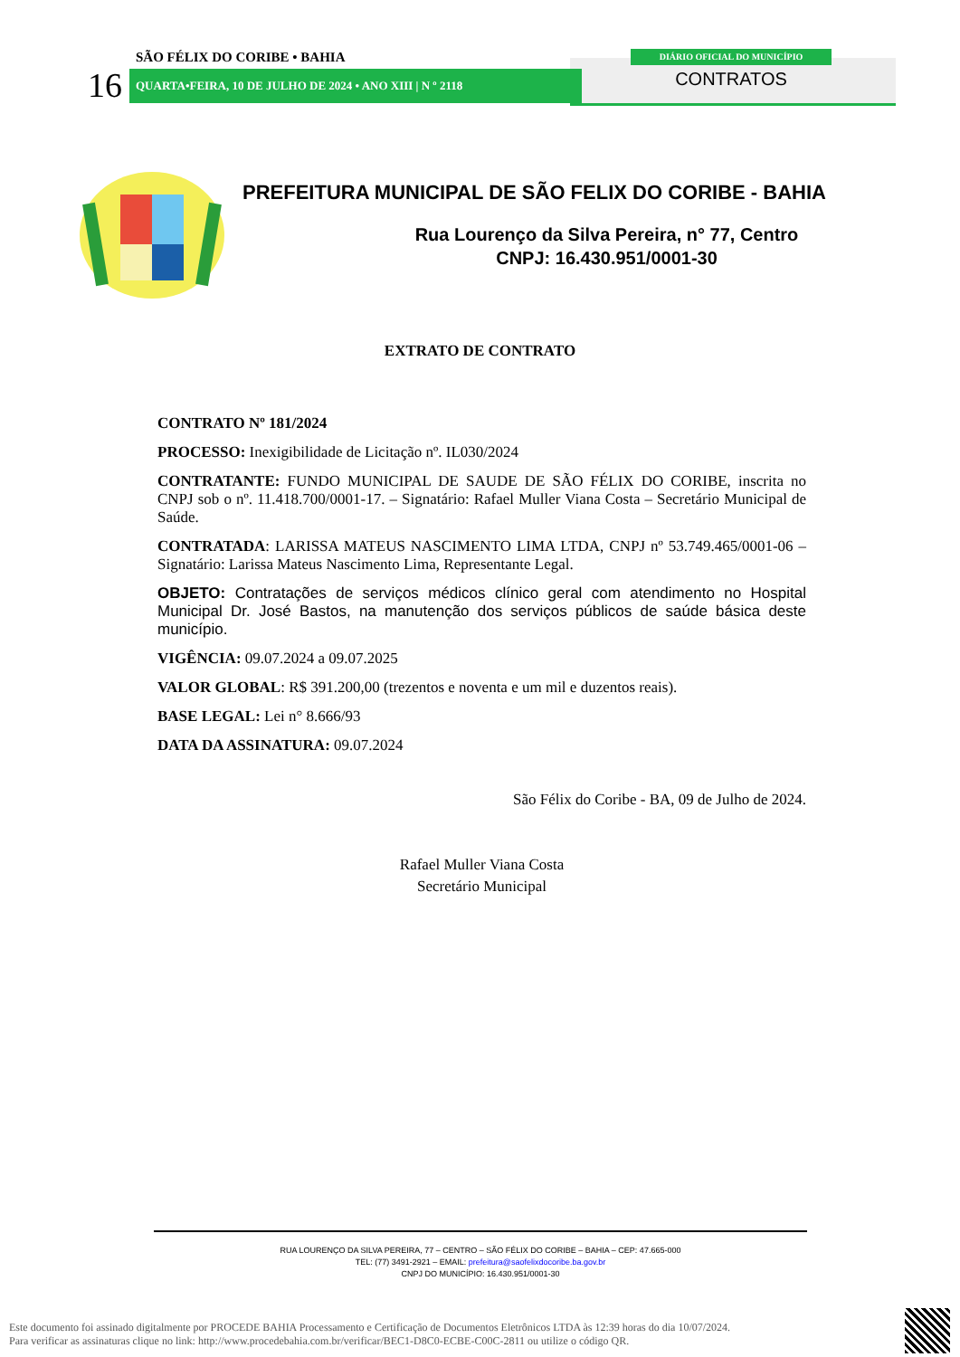SÃO FÉLIX DO CORIBE • BAHIA
16 QUARTA•FEIRA, 10 DE JULHO DE 2024 • ANO XIII | N º 2118
DIÁRIO OFICIAL DO MUNICÍPIO
CONTRATOS
PREFEITURA MUNICIPAL DE SÃO FELIX DO CORIBE - BAHIA
Rua Lourenço da Silva Pereira, n° 77, Centro
CNPJ: 16.430.951/0001-30
EXTRATO DE CONTRATO
CONTRATO Nº 181/2024
PROCESSO: Inexigibilidade de Licitação nº. IL030/2024
CONTRATANTE: FUNDO MUNICIPAL DE SAUDE DE SÃO FÉLIX DO CORIBE, inscrita no CNPJ sob o nº. 11.418.700/0001-17. – Signatário: Rafael Muller Viana Costa – Secretário Municipal de Saúde.
CONTRATADA: LARISSA MATEUS NASCIMENTO LIMA LTDA, CNPJ nº 53.749.465/0001-06 – Signatário: Larissa Mateus Nascimento Lima, Representante Legal.
OBJETO: Contratações de serviços médicos clínico geral com atendimento no Hospital Municipal Dr. José Bastos, na manutenção dos serviços públicos de saúde básica deste município.
VIGÊNCIA: 09.07.2024 a 09.07.2025
VALOR GLOBAL: R$ 391.200,00 (trezentos e noventa e um mil e duzentos reais).
BASE LEGAL: Lei n° 8.666/93
DATA DA ASSINATURA: 09.07.2024
São Félix do Coribe - BA, 09 de Julho de 2024.
Rafael Muller Viana Costa
Secretário Municipal
RUA LOURENÇO DA SILVA PEREIRA, 77 – CENTRO – SÃO FÉLIX DO CORIBE – BAHIA – CEP: 47.665-000
TEL: (77) 3491-2921 – EMAIL: prefeitura@saofelixdocoribe.ba.gov.br
CNPJ DO MUNICÍPIO: 16.430.951/0001-30
Este documento foi assinado digitalmente por PROCEDE BAHIA Processamento e Certificação de Documentos Eletrônicos LTDA às 12:39 horas do dia 10/07/2024.
Para verificar as assinaturas clique no link: http://www.procedebahia.com.br/verificar/BEC1-D8C0-ECBE-C00C-2811 ou utilize o código QR.